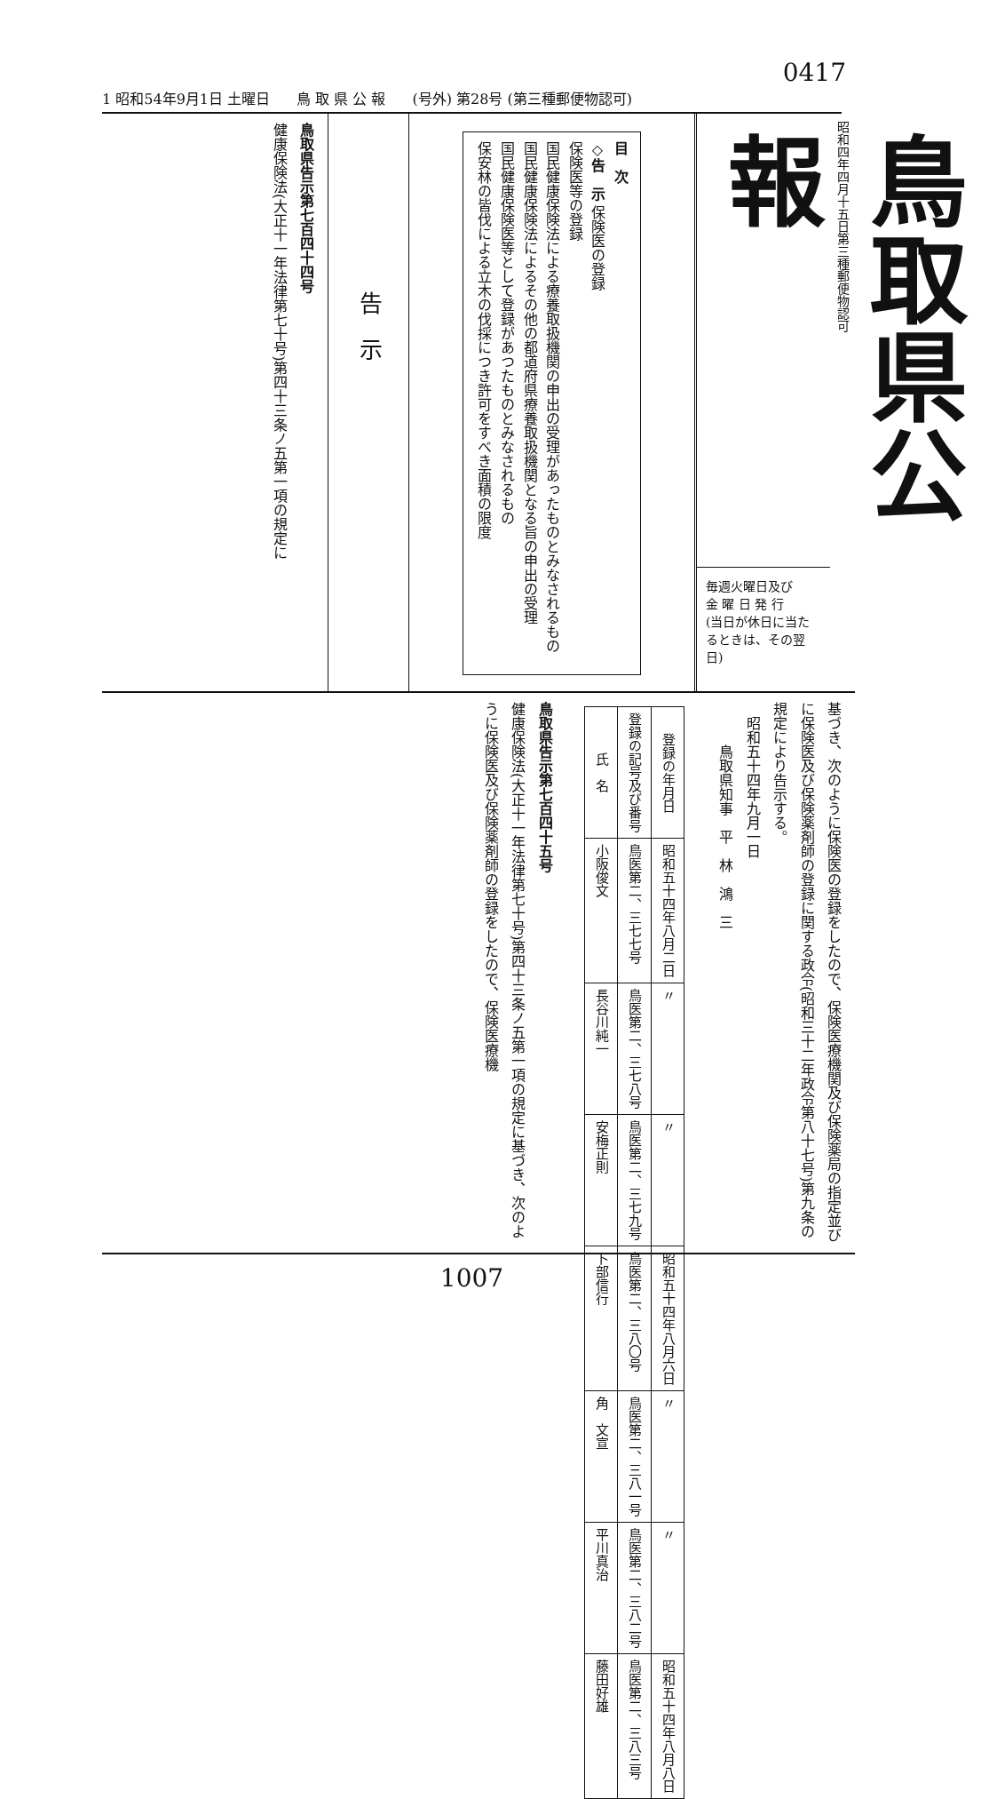0417
1 昭和54年9月1日 土曜日 鳥 取 県 公 報 (号外) 第28号 (第三種郵便物認可)
昭和四年四月十五日第三種郵便物認可
鳥取県公報
毎週火曜日及び
金 曜 日 発 行
(当日が休日に当たるときは、その翌日)
目　次
◇告　示 保険医の登録
保険医等の登録
国民健康保険法による療養取扱機関の申出の受理があったものとみなされるもの
国民健康保険法によるその他の都道府県療養取扱機関となる旨の申出の受理
国民健康保険医等として登録があつたものとみなされるもの
保安林の皆伐による立木の伐採につき許可をすべき面積の限度
告　示
鳥取県告示第七百四十四号
健康保険法(大正十一年法律第七十号)第四十三条ノ五第一項の規定に
基づき、次のように保険医の登録をしたので、保険医療機関及び保険薬局の指定並びに保険医及び保険薬剤師の登録に関する政令(昭和三十二年政令第八十七号)第九条の規定により告示する。
　昭和五十四年九月一日
　　　鳥取県知事　平　林　鴻　三
| 氏 名 | 登録の記号及び番号 | 登録の年月日 |
| --- | --- | --- |
| 小阪俊文 | 鳥医第二、三七七号 | 昭和五十四年八月二日 |
| 長谷川純一 | 鳥医第二、三七八号 | 〃 |
| 安梅正則 | 鳥医第二、三七九号 | 〃 |
| 卜部信行 | 鳥医第二、三八〇号 | 昭和五十四年八月六日 |
| 角 文宣 | 鳥医第二、三八一号 | 〃 |
| 平川真治 | 鳥医第二、三八二号 | 〃 |
| 藤田好雄 | 鳥医第二、三八三号 | 昭和五十四年八月八日 |
鳥取県告示第七百四十五号
健康保険法(大正十一年法律第七十号)第四十三条ノ五第一項の規定に基づき、次のように保険医及び保険薬剤師の登録をしたので、保険医療機
1007